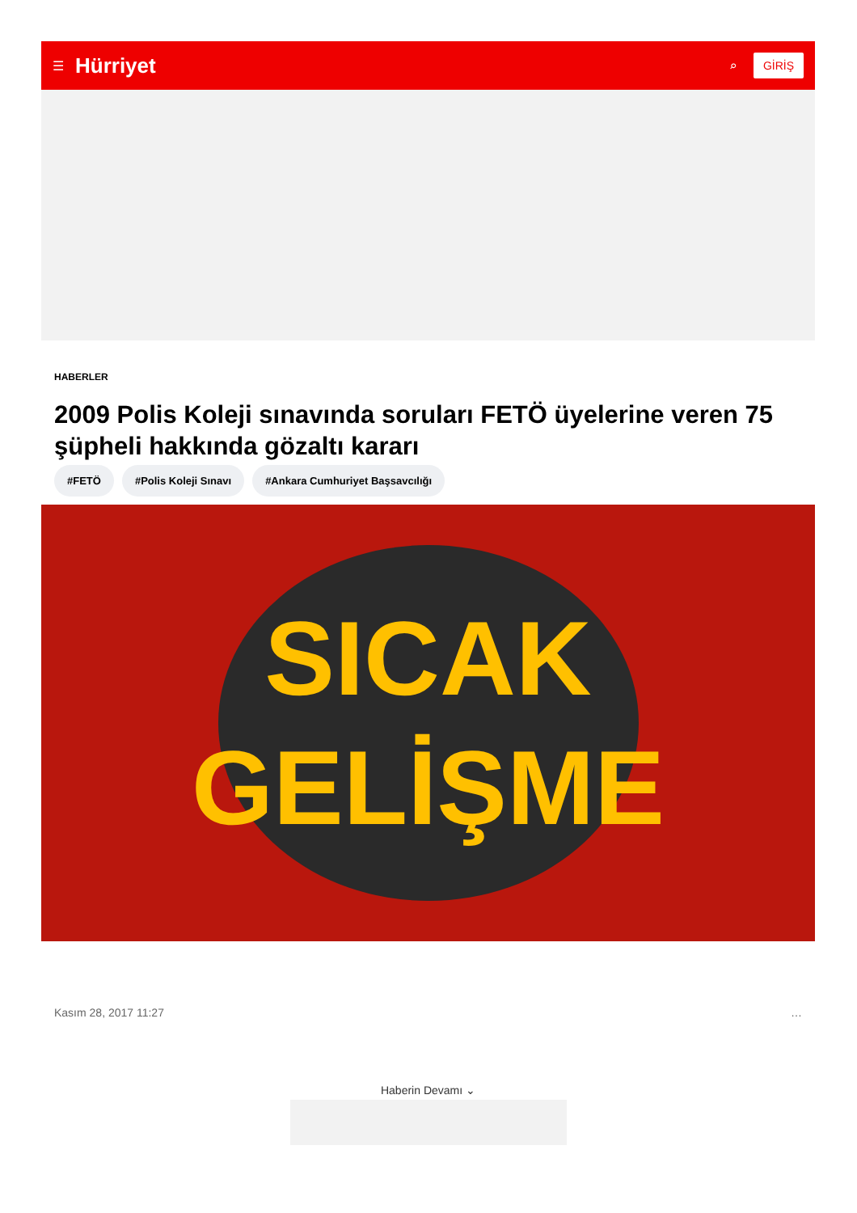☰ Hürriyet ⌕ GİRİŞ
HABERLER
2009 Polis Koleji sınavında soruları FETÖ üyelerine veren 75 şüpheli hakkında gözaltı kararı
#FETÖ #Polis Koleji Sınavı #Ankara Cumhuriyet Başsavcılığı
SICAK
GELİŞME
Kasım 28, 2017 11:27 …
Haberin Devamı ⌄